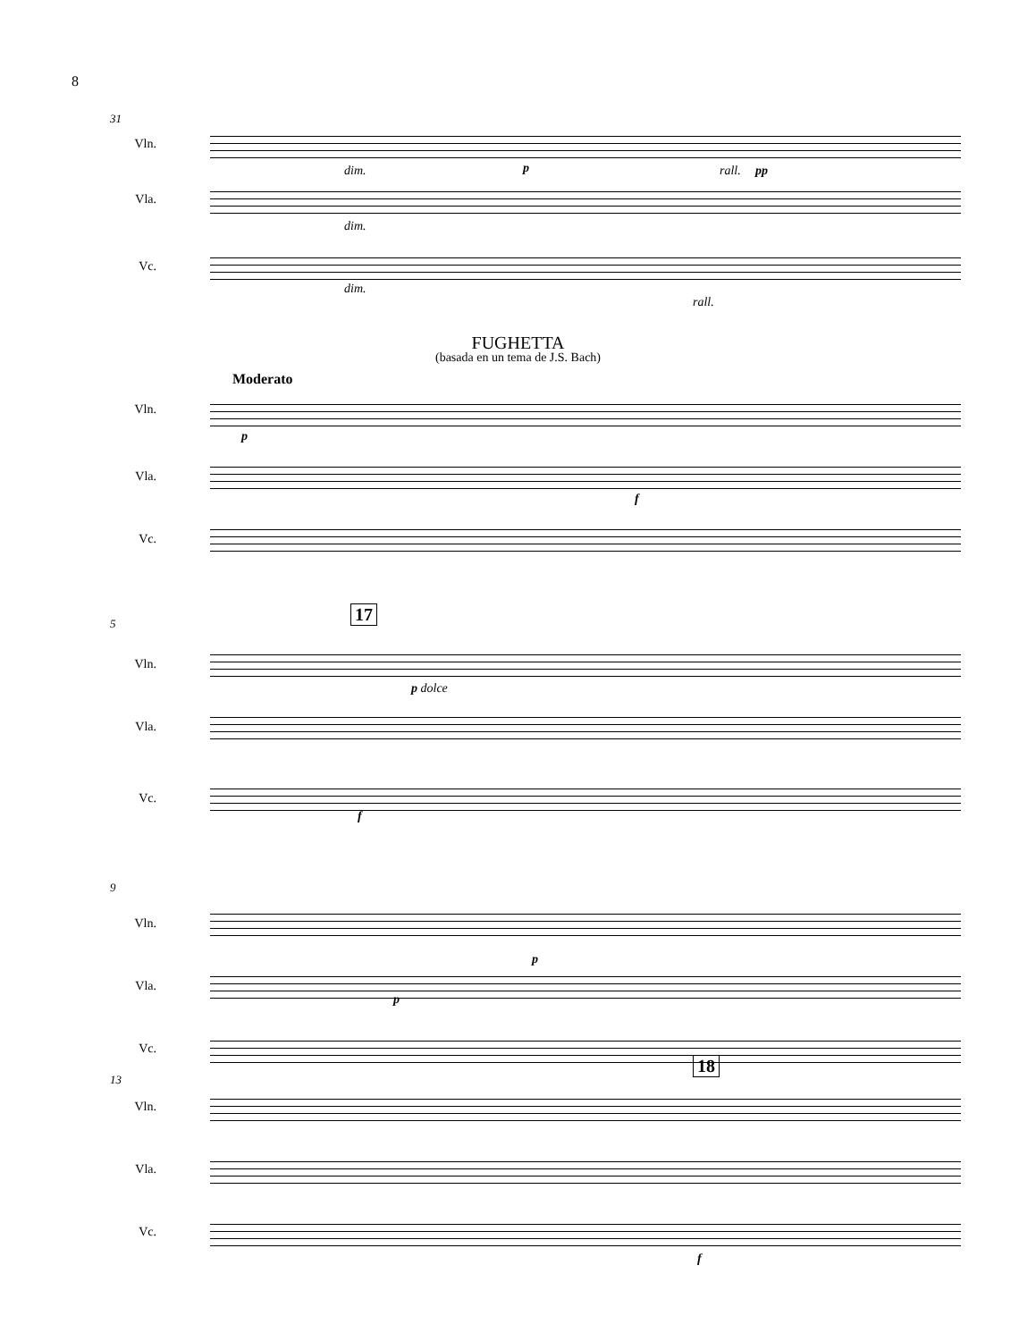8
31
Vln.
dim. p rall. pp
Vla.
dim.
Vc.
dim.
rall.
FUGHETTA
(basada en un tema de J.S. Bach)
Moderato
Vln.
p
Vla.
f
Vc.
5 17
Vln.
p dolce
Vla.
Vc.
f
9
Vln.
p
Vla.
p
Vc.
13
18
Vln.
Vla.
Vc.
f